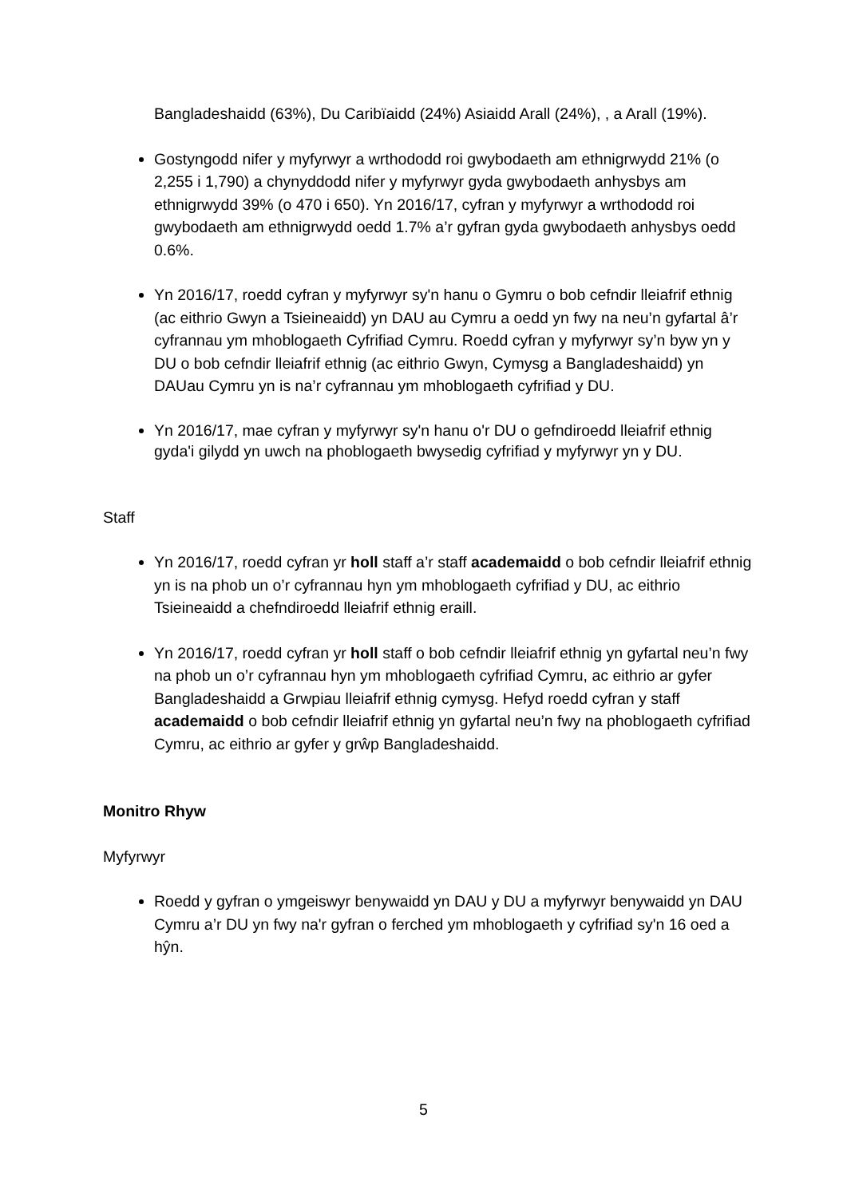Bangladeshaidd (63%), Du Caribïaidd (24%) Asiaidd Arall (24%), , a Arall (19%).
Gostyngodd nifer y myfyrwyr a wrthododd roi gwybodaeth am ethnigrwydd 21% (o 2,255 i 1,790) a chynyddodd nifer y myfyrwyr gyda gwybodaeth anhysbys am ethnigrwydd 39% (o 470 i 650). Yn 2016/17, cyfran y myfyrwyr a wrthododd roi gwybodaeth am ethnigrwydd oedd 1.7% a’r gyfran gyda gwybodaeth anhysbys oedd 0.6%.
Yn 2016/17, roedd cyfran y myfyrwyr sy'n hanu o Gymru o bob cefndir lleiafrif ethnig (ac eithrio Gwyn a Tsieineaidd) yn DAU au Cymru a oedd yn fwy na neu’n gyfartal â’r cyfrannau ym mhoblogaeth Cyfrifiad Cymru. Roedd cyfran y myfyrwyr sy’n byw yn y DU o bob cefndir lleiafrif ethnig (ac eithrio Gwyn, Cymysg a Bangladeshaidd) yn DAUau Cymru yn is na’r cyfrannau ym mhoblogaeth cyfrifiad y DU.
Yn 2016/17, mae cyfran y myfyrwyr sy'n hanu o'r DU o gefndiroedd lleiafrif ethnig gyda'i gilydd yn uwch na phoblogaeth bwysedig cyfrifiad y myfyrwyr yn y DU.
Staff
Yn 2016/17, roedd cyfran yr holl staff a’r staff academaidd o bob cefndir lleiafrif ethnig yn is na phob un o’r cyfrannau hyn ym mhoblogaeth cyfrifiad y DU, ac eithrio Tsieineaidd a chefndiroedd lleiafrif ethnig eraill.
Yn 2016/17, roedd cyfran yr holl staff o bob cefndir lleiafrif ethnig yn gyfartal neu’n fwy na phob un o’r cyfrannau hyn ym mhoblogaeth cyfrifiad Cymru, ac eithrio ar gyfer Bangladeshaidd a Grwpiau lleiafrif ethnig cymysg. Hefyd roedd cyfran y staff academaidd o bob cefndir lleiafrif ethnig yn gyfartal neu’n fwy na phoblogaeth cyfrifiad Cymru, ac eithrio ar gyfer y grŵp Bangladeshaidd.
Monitro Rhyw
Myfyrwyr
Roedd y gyfran o ymgeiswyr benywaidd yn DAU y DU a myfyrwyr benywaidd yn DAU Cymru a’r DU yn fwy na'r gyfran o ferched ym mhoblogaeth y cyfrifiad sy'n 16 oed a hŷn.
5